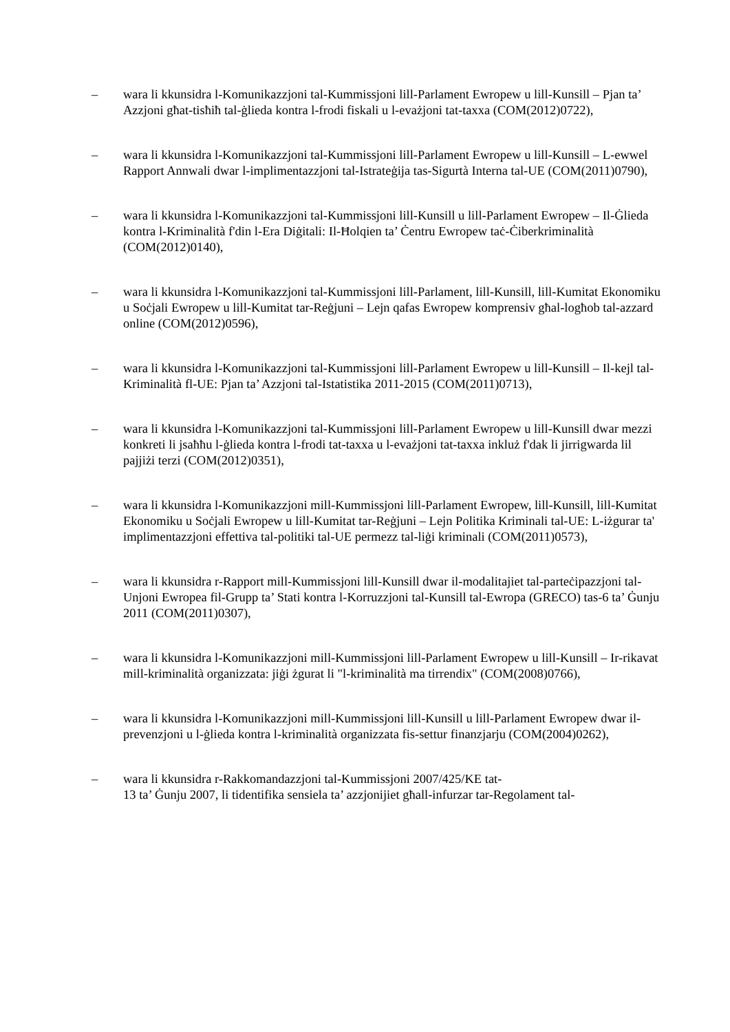– wara li kkunsidra l-Komunikazzjoni tal-Kummissjoni lill-Parlament Ewropew u lill-Kunsill – Pjan ta’ Azzjoni għat-tisħiħ tal-ġlieda kontra l-frodi fiskali u l-evażjoni tat-taxxa (COM(2012)0722),
– wara li kkunsidra l-Komunikazzjoni tal-Kummissjoni lill-Parlament Ewropew u lill-Kunsill – L-ewwel Rapport Annwali dwar l-implimentazzjoni tal-Istrateġija tas-Sigurtà Interna tal-UE (COM(2011)0790),
– wara li kkunsidra l-Komunikazzjoni tal-Kummissjoni lill-Kunsill u lill-Parlament Ewropew – Il-Ġlieda kontra l-Kriminalità f'din l-Era Diġitali: Il-Ħolqien ta’ Ċentru Ewropew taċ-Ċiberkriminalità (COM(2012)0140),
– wara li kkunsidra l-Komunikazzjoni tal-Kummissjoni lill-Parlament, lill-Kunsill, lill-Kumitat Ekonomiku u Soċjali Ewropew u lill-Kumitat tar-Reġjuni – Lejn qafas Ewropew komprensiv għal-logħob tal-azzard online (COM(2012)0596),
– wara li kkunsidra l-Komunikazzjoni tal-Kummissjoni lill-Parlament Ewropew u lill-Kunsill – Il-kejl tal-Kriminalità fl-UE: Pjan ta’ Azzjoni tal-Istatistika 2011-2015 (COM(2011)0713),
– wara li kkunsidra l-Komunikazzjoni tal-Kummissjoni lill-Parlament Ewropew u lill-Kunsill dwar mezzi konkreti li jsaħħu l-ġlieda kontra l-frodi tat-taxxa u l-evażjoni tat-taxxa inkluż f'dak li jirrigwarda lil pajjiżi terzi (COM(2012)0351),
– wara li kkunsidra l-Komunikazzjoni mill-Kummissjoni lill-Parlament Ewropew, lill-Kunsill, lill-Kumitat Ekonomiku u Soċjali Ewropew u lill-Kumitat tar-Reġjuni – Lejn Politika Kriminali tal-UE: L-iżgurar ta' implimentazzjoni effettiva tal-politiki tal-UE permezz tal-liġi kriminali (COM(2011)0573),
– wara li kkunsidra r-Rapport mill-Kummissjoni lill-Kunsill dwar il-modalitajiet tal-parteċipazzjoni tal-Unjoni Ewropea fil-Grupp ta’ Stati kontra l-Korruzzjoni tal-Kunsill tal-Ewropa (GRECO) tas-6 ta’ Ġunju 2011 (COM(2011)0307),
– wara li kkunsidra l-Komunikazzjoni mill-Kummissjoni lill-Parlament Ewropew u lill-Kunsill – Ir-rikavat mill-kriminalità organizzata: jiġi żgurat li "l-kriminalità ma tirrendix" (COM(2008)0766),
– wara li kkunsidra l-Komunikazzjoni mill-Kummissjoni lill-Kunsill u lill-Parlament Ewropew dwar il-prevenzjoni u l-ġlieda kontra l-kriminalità organizzata fis-settur finanzjarju (COM(2004)0262),
– wara li kkunsidra r-Rakkomandazzjoni tal-Kummissjoni 2007/425/KE tat-
13 ta’ Ġunju 2007, li tidentifika sensiela ta’ azzjonijiet għall-infurzar tar-Regolament tal-